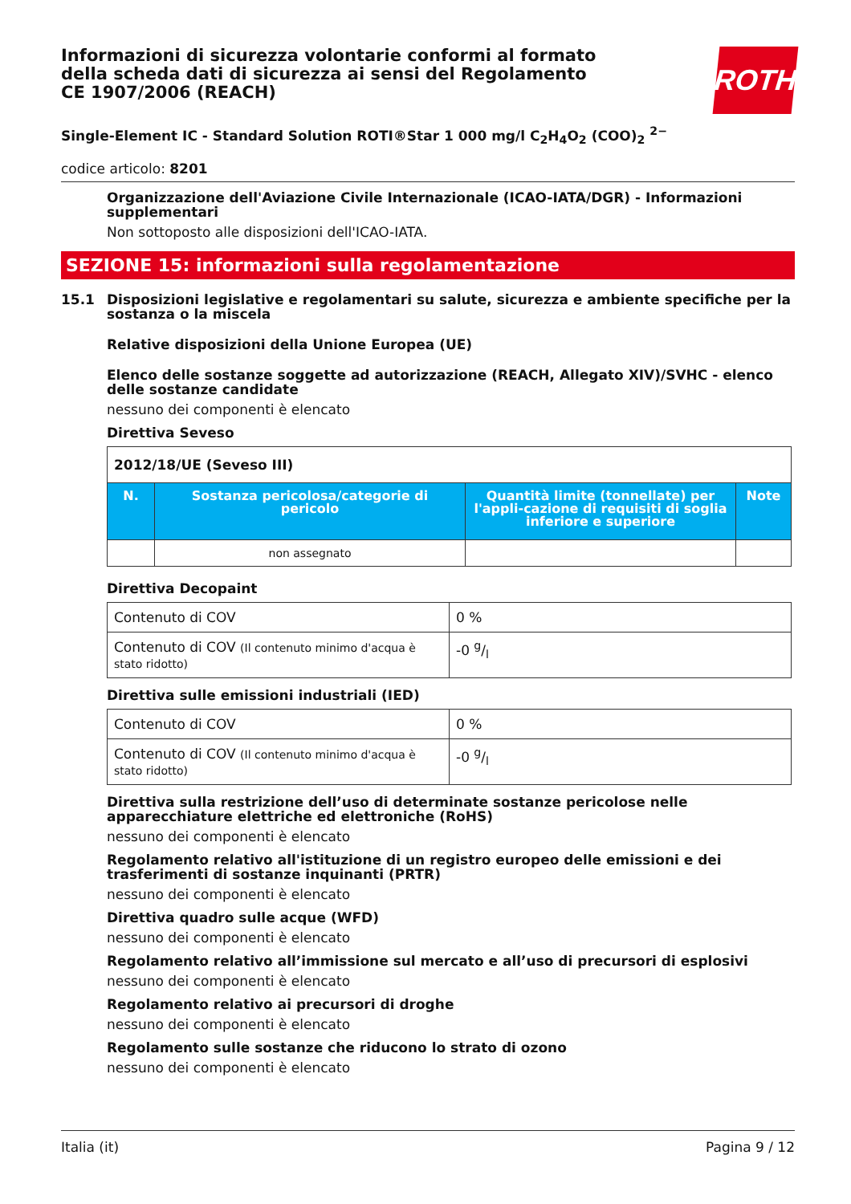Informazioni di sicurezza volontarie conformi al formato della scheda dati di sicurezza ai sensi del Regolamento CE 1907/2006 (REACH)
ROTH
Single-Element IC - Standard Solution ROTI®Star 1 000 mg/l C<sub>2</sub>H<sub>4</sub>O<sub>2</sub> (COO)<sub>2</sub> <sup>2−</sup>
codice articolo: 8201
Organizzazione dell'Aviazione Civile Internazionale (ICAO-IATA/DGR) - Informazioni supplementari
Non sottoposto alle disposizioni dell'ICAO-IATA.
SEZIONE 15: informazioni sulla regolamentazione
15.1 Disposizioni legislative e regolamentari su salute, sicurezza e ambiente specifiche per la sostanza o la miscela
Relative disposizioni della Unione Europea (UE)
Elenco delle sostanze soggette ad autorizzazione (REACH, Allegato XIV)/SVHC - elenco delle sostanze candidate
nessuno dei componenti è elencato
Direttiva Seveso
| 2012/18/UE (Seveso III) | | | |
| --- | --- | --- | --- |
| N. | Sostanza pericolosa/categorie di pericolo | Quantità limite (tonnellate) per l'appli-cazione di requisiti di soglia inferiore e superiore | Note |
| | non assegnato | | |
Direttiva Decopaint
| Contenuto di COV | 0 % |
| Contenuto di COV (Il contenuto minimo d'acqua è stato ridotto) | -0 g/l |
Direttiva sulle emissioni industriali (IED)
| Contenuto di COV | 0 % |
| Contenuto di COV (Il contenuto minimo d'acqua è stato ridotto) | -0 g/l |
Direttiva sulla restrizione dell’uso di determinate sostanze pericolose nelle apparecchiature elettriche ed elettroniche (RoHS)
nessuno dei componenti è elencato
Regolamento relativo all'istituzione di un registro europeo delle emissioni e dei trasferimenti di sostanze inquinanti (PRTR)
nessuno dei componenti è elencato
Direttiva quadro sulle acque (WFD)
nessuno dei componenti è elencato
Regolamento relativo all’immissione sul mercato e all’uso di precursori di esplosivi
nessuno dei componenti è elencato
Regolamento relativo ai precursori di droghe
nessuno dei componenti è elencato
Regolamento sulle sostanze che riducono lo strato di ozono
nessuno dei componenti è elencato
Italia (it) Pagina 9 / 12